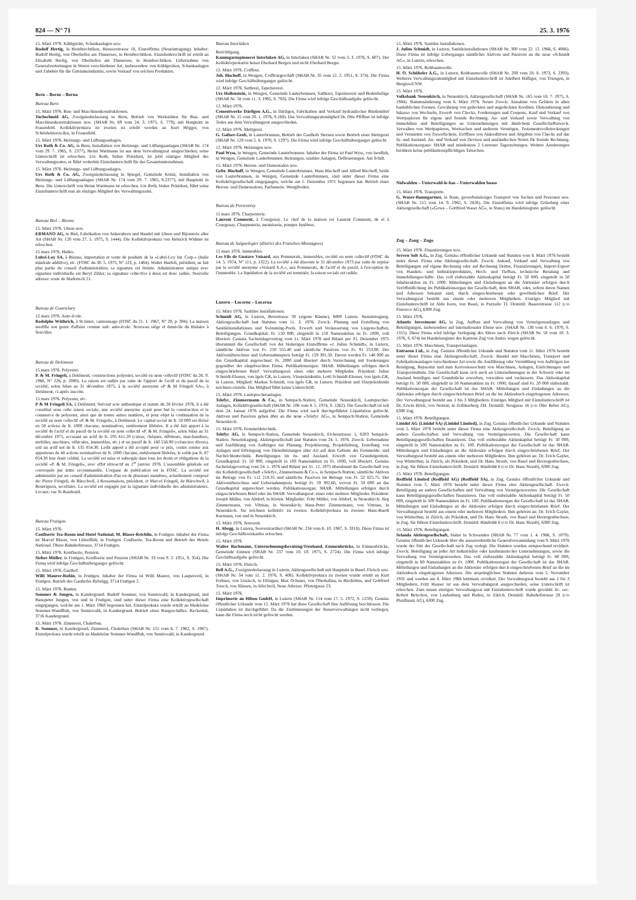824 — N° 71 25. 3. 1976
15. März 1976. Kühlgeräte, Schankanlagen usw.
Rudolf Hertig, in Hombrechtikon, Heusserstrasse 18, Einzelfirma (Neueintragung). Inhaber: Rudolf Hertig, von Oberhofen am Thunersee, in Hombrechtikon. Einzelunterschrift ist erteilt an Elisabeth Hertig, von Oberhofen am Thunersee, in Hombrechtikon. Uebernahme von Generalvertretungen in Waren verschiedener Art, insbesondere von Kühlgeräten, Schankanlagen und Zubehör für die Getränkeindustrie, sowie Verkauf von solchen Produkten.
Bern – Berne – Berna
Bureau Bern
15. März 1976. Bau- und Maschinenkonstruktionen.
Tuchschmid AG, Zweigniederlassung in Bern, Betrieb von Werkstätten für Bau- und Maschinenkonstruktionen usw. (SHAB Nr. 69 vom 24. 3. 1975, S. 779), mit Hauptsitz in Frauenfeld. Kollektivprokura zu zweien ist erteilt worden an Kurt Högger, von Schönholzerswilen, in Frauenfeld.
15. März 1976. Heizungs- und Lüftungsanlagen.
Urs Roth & Co. AG, in Bern, Installation von Heizungs- und Lüftungsanlagen (SHAB Nr. 174 vom 29. 7. 1965, S. 2377), Heinz Wartmann ist aus dem Verwaltungsrat ausgeschieden; seine Unterschrift ist erloschen. Urs Roth, bisher Präsident, ist jetzt einziges Mitglied des Verwaltungsrates; er führt weiterhin Einzelunterschrift für das Gesamtunternehmen.
15. März 1976. Heizungs- und Lüftungsanlagen.
Urs Roth & Co. AG, Zweigniederlassung in Spiegel, Gemeinde Köniz, Installation von Heizungs- und Lüftungsanlagen (SHAB Nr. 174 vom 29. 7. 1965, S.2377), mit Hauptsitz in Bern. Die Unterschrift von Heinz Wartmann ist erloschen. Urs Roth, bisher Präsident, führt seine Einzelunterschrift nun als einziges Mitglied des Verwaltungsrates.
Bureau Biel – Bienne
15. März 1976. Uhren usw.
ERMANO AG, in Biel, Fabrikation von Ankeruhren und Handel mit Uhren und Bijouterie aller Art (SHAB Nr. 120 vom 27. 5. 1975, S. 1444). Die Kollektivprokura von Heinrich Widmer ist erloschen.
15 mars 1976. Huiles.
Lubri-Loy SA, à Bienne, importation et vente de produits de la «Lubri-Loy Int. Corp.» (huile minérale additive), etc. (FOSC du 30. 5. 1975, N° 123, p. 1484). Walter Haefeli, président, ne fait plus partie du conseil d'administration; sa signature est éteinte. Administrateur unique avec signature individuelle est Beryl Zihler; sa signature collective à deux est donc radiée. Nouvelle adresse: route de Madretsch 21.
Bureau de Courtelary
12 mars 1976. Auto-école.
Rodolphe Wüthrich, à St-Imier, camionnage (FOSC du 21. 1. 1967, N° 20, p. 304). La maison modifie son genre d'affaire comme suit: auto-école. Nouveau siège et domicile du titulaire à Sonvilier.
Bureau de Delémont
15 mars 1976. Polyester.
P. & M. Fringeli, à Delémont, constructions polyester, société en nom collectif (FOSC du 26. 9. 1968, N° 226, p. 2080). La raison est radiée par suite de l'apport de l'actif et du passif de la société, selon bilan au 31 décembre 1975, à la société anonyme «P & M Fringeli SA», à Delémont, ci-après inscrite.
15 mars 1976. Polyester, etc.
P & M Fringeli SA, à Delémont. Suivant acte authentique et statuts du 28 février 1976, il a été constitué sous cette raison sociale, une société anonyme ayant pour but la construction et le commerce de polyester, ainsi que de toutes autres matières, et pour objet la continuation de la société en nom collectif «P. & M. Fringeli», à Delémont. Le capital social de fr. 50 000 est divisé en 50 actions de fr. 1000 chacune, nominatives, entièrement libérées. Il a été fait apport à la société de l'actif et du passif de la société en nom collectif «P. & M. Fringeli», selon bilan au 31 décembre 1975, accusant un actif de fr. 295 611.20 (caisse, chèques, débiteurs, marchandises, mobilier, machines, véhicules, immeubles, etc.) et un passif de fr. 160 556.90 (créanciers divers), soit un actif net de fr. 135 054.30. Ledit apport a été accepté pour ce prix, contre remise aux apporteurs de 48 actions nominatives de fr. 1000 chacune, entièrement libérées, le solde par fr. 87 054.30 leur étant crédité. La société est mise et subrogée dans tous les droits et obligations de la société «P. & M. Fringeli», avec effet rétroactif au 1<sup>er</sup> janvier 1976. L'assemblée générale est convoquée par lettre recommandée. L'organe de publication est la FOSC. La société est administrée par un conseil d'administration d'un ou de plusieurs membres, actuellement composé de: Pierre Fringeli, de Bärschwil, à Rossemaison, président, et Marcel Fringeli, de Bärschwil, à Bourrignon, secrétaire. La société est engagée par la signature individuelle des administrateurs. Locaux: rue St-Randoald.
Bureau Frutigen
15. März 1976.
Confiserie Tea-Room und Hotel National, M. Blaser-Reichlin, in Frutigen. Inhaber der Firma ist Marcel Blaser, von Lützelflüh, in Frutigen. Confiserie, Tea-Room und Betrieb des Hotels National. Obere Bahnhofstrasse, 3714 Frutigen.
15. März 1976. Konfiserie, Pension.
Sieber-Müller, in Frutigen, Konfiserie und Pension (SHAB Nr. 33 vom 9. 2. 1951, S. 354). Die Firma wird infolge Geschäftsüberganges gelöscht.
15. März 1976. Gasthof.
Willi Maurer-Rubin, in Frutigen. Inhaber der Firma ist Willi Maurer, von Lauperswil, in Frutigen. Betrieb des Gasthofes Rybrügg, 3714 Frutigen 2.
15. März 1976. Bauten.
Sommer & Jungen, in Kandergrund. Rudolf Sommer, von Sumiswald, in Kandergrund, und Hanspeter Jungen, von und in Frutigen, sind unter dieser Firma eine Kollektivgesellschaft eingegangen, welche am 1. März 1968 begonnen hat. Einzelprokura wurde erteilt an Madeleine Sommer-Wandfluh, von Sumiswald, in Kandergrund. Betrieb eines Baugeschäftes. Reckental, 3716 Kandergrund.
15. März 1976. Zimmerei, Chaletbau.
R. Sommer, in Kandergrund, Zimmerei, Chaletbau (SHAB Nr. 155 vom 6. 7. 1962, S. 1967). Einzelprokura wurde erteilt an Madeleine Sommer-Wandfluh, von Sumiswald, in Kandergrund.
Bureau Interlaken
Berichtigung.
Kammgarnspinnerei Interlaken AG, in Interlaken (SHAB Nr. 52 vom 3. 3. 1976, S. 607). Der Kollektivprokurist heisst Eberhard Bergen und nicht Eberhard Berger.
12. März 1976. Coiffeur.
Joh. Bischoff, in Wengen, Coiffeurgeschäft (SHAB Nr. 35 vom 12. 2. 1951, S. 374). Die Firma wird infolge Geschäftsüberganges gelöscht.
12. März 1976. Sattlerei, Tapeziererei.
Urs Hollenstein, in Wengen, Gemeinde Lauterbrunnen, Sattlerei, Tapeziererei und Bodenbeläge (SHAB Nr. 58 vom 11. 3. 1965, S. 763). Die Firma wird infolge Geschäftsaufgabe gelöscht.
12. März 1976.
Cementwerke Därligen A.G., in Därligen, Fabrikation und Verkauf hydraulischer Bindemittel (SHAB Nr. 15 vom 20. 1. 1976, S.168). Das Verwaltungsratsmitglied Dr. Otto Pfiffner ist infolge Todes aus dem Verwaltungsrat ausgeschieden.
12. März 1976. Metzgerei.
G. Gafner-Grob, in Lauterbrunnen, Betrieb des Gasthofs Sternen sowie Betrieb einer Metzgerei (SHAB Nr. 128 vom 5. 6. 1970, S. 1297). Die Firma wird infolge Geschäftsüberganges gelöscht.
12. März 1976. Heizungen usw.
Paul Wyss, in Wengen, Gemeinde Lauterbrunnen. Inhaber der Firma ist Paul Wyss, von Isenfluh, in Wengen, Gemeinde Lauterbrunnen. Heizungen, sanitäre Anlagen, Oelfeuerungen. Am Schilt.
15. März 1976. Herren- und Damensalon usw.
Gebr. Bischoff, in Wengen, Gemeinde Lauterbrunnen. Hans Bischoff und Alfred Bischoff, beide von Lauterbrunnen, in Wengen, Gemeinde Lauterbrunnen, sind unter dieser Firma eine Kollektivgesellschaft eingegangen, welche am 1. Dezember 1971 begonnen hat. Betrieb eines Herren- und Damensalons, Parfumerie. Wengiboden.
Bureau de Porrentruy
11 mars 1976. Charpenterie.
Laurent Comment, à Courgenay. Le chef de la maison est Laurent Comment, de et à Courgenay. Charpenterie, menuiserie, pompes funèbres.
Bureau de Saignelégier (district des Franches-Montagnes)
15 mars 1976. Immeubles.
Les Fils de Gustave Voisard, aux Pommerats, immeubles, société en nom collectif (FOSC du 14. 5. 1974, N° 111, p. 1322). La société a été dissoute le 31 décembre 1973 par suite de reprise par la société anonyme «Voisard S.A.», aux Pommerats, de l'actif et du passif, à l'exception de l'immeuble. La liquidation de la société est terminée; la raison sociale est radiée.
Luzern – Lucerne – Lucerna
15. März 1976. Sanitäre Installationen.
Schmidt AG, in Luzern, Bernstrasse 39 (eigene Räume), 6000 Luzern. Neueintragung. Aktiengesellschaft laut Statuten vom 11. 3. 1976. Zweck: Planung und Erstellung von Sanitärinstallationen und Swimming-Pools. Erwerb und Veräusserung von Liegenschaften, Beteiligungen. Grundkapital: Fr. 150 000, eingeteilt in 150 Namenaktien zu Fr. 1000, voll liberiert. Gemäss Sacheinlagevertrag vom 11. März 1976 und Bilanz per 31. Dezember 1975 übernimmt die Gesellschaft von der bisherigen Einzelfirma «J. Julius Schmidt», in Luzern, sämtliche Aktiven von Fr. 250 555.40 und sämtliche Passiven von Fr. 91 253.90. Der Aktivenüberschuss und Uebernahmepreis beträgt Fr. 159 301.50. Davon werden Fr. 148 000 an das Grundkapital angerechnet. Fr. 2000 sind liberiert durch Verrechnung mit Forderungen gegenüber der eingebrachten Firma. Publikationsorgan: SHAB. Mitteilungen erfolgen durch eingeschriebenen Brief. Verwaltungsrat: eines oder mehrere Mitglieder. Präsident: Julius Schmidt-Elsener, von Igels GR, in Luzern. Vizepräsidentin: Lotti Schmidt-Elsener, von Igels GR, in Luzern. Mitglied: Markus Schmidt, von Igels GR, in Luzern. Präsident und Vizepräsidentin zeichnen einzeln. Das Mitglied führt keine Unterschrift.
15. März 1976. Lautsprecheranlagen.
Telefyc, Zimmermann & Co., in Sempach-Station, Gemeinde Neuenkirch, Lautsprecher-Anlagen, Kollektivgesellschaft (SHAB Nr. 106 vom 8. 5. 1974, S. 1262). Die Gesellschaft ist seit dem 24. Januar 1976 aufgelöst. Die Firma wird nach durchgeführter Liquidation gelöscht. Aktiven und Passiven gehen über an die neue «Telefyc AG», in Sempach-Station, Gemeinde Neuenkirch.
15. März 1976. Fernmeldetechnik.
Telefyc AG, in Sempach-Station, Gemeinde Neuenkirch, Eichenstrasse 1, 6203 Sempach-Station. Neueintragung. Aktiengesellschaft laut Statuten vom 24. 1. 1976. Zweck: Uebernahme und Ausführung von Aufträgen zur Planung, Projektierung, Projektleitung, Erstellung von Anlagen und Erbringung von Dienstleistungen aller Art auf dem Gebiete der Fernmelde- und Nachrichtentechnik. Beteiligungen im In- und Ausland. Erwerb von Grundeigentum. Grundkapital: Fr. 50 000, eingeteilt in 100 Namenaktien zu Fr. 1000, voll liberiert. Gemäss Sacheinlagevertrag vom 24. 1. 1976 und Bilanz per 31. 12. 1975 übernimmt die Gesellschaft von der Kollektivgesellschaft «Telefyc, Zimmermann & Co.», in Sempach-Station, sämtliche Aktiven im Betrage von Fr. 112 218.35 und sämtliche Passiven im Betrage von Fr. 52 825.75. Der Aktivenüberschuss und Uebernahmepreis beträgt Fr. 59 392.60, wovon Fr. 50 000 an das Grundkapital angerechnet werden. Publikationsorgan: SHAB. Mitteilungen erfolgen durch eingeschriebenen Brief oder im SHAB. Verwaltungsrat: eines oder mehrere Mitglieder. Präsident: Joseph Müller, von Altdorf, in Kloten. Mitglieder: Fritz Müller, von Altdorf, in Neuenkirch; Jürg Zimmermann, von Vitznau, in Neuenkirch; Hans-Peter Zimmermann, von Vitznau, in Neuenkirch. Sie zeichnen kollektiv zu zweien. Kollektivprokura zu zweien: Hans-Ruedi Kurmann, von und in Neuenkirch.
15. März 1976. Souvenir.
H. Abegg, in Luzern, Souvenirartikel (SHAB Nr. 234 vom 6. 10. 1967, S. 3318). Diese Firma ist infolge Geschäftsverkaufes erloschen.
15. März 1976.
Walter Bachmann, Unternehmungsberatung/Treuhand, Emmenbrücke, in Emmenbrücke, Gemeinde Emmen (SHAB Nr. 237 vom 10. 10. 1975, S. 2724). Die Firma wird infolge Geschäftsaufgabe gelöscht.
15. März 1976. Fleisch.
Bell A.G., Zweigniederlassung in Luzern, Aktiengesellschaft mit Hauptsitz in Basel. Fleisch usw. (SHAB Nr. 34 vom 11. 2. 1976, S. 408). Kollektivprokura zu zweien wurde erteilt an Kurt Frehner, von Urnäsch, in Ettingen; Max Ochsner, von Oberhallau, in Birsfelden, und Gottfried Tresch, von Silenen, in Allschwil, Neue Adresse: Pfistergasse 23.
15. März 1976.
Imprimerie au Hibou GmbH, in Luzern (SHAB Nr. 114 vom 17. 5. 1972, S. 1259). Gemäss öffentlicher Urkunde vom 12. März 1976 hat diese Gesellschaft ihre Auflösung beschlossen. Die Liquidation ist durchgeführt. Da die Zustimmungen der Steuerverwaltungen nicht vorliegen, kann die Firma noch nicht gelöscht werden.
15. März 1976. Sanitäre Installationen.
J. Julius Schmidt, in Luzern, Sanitärinstallationen (SHAB Nr. 300 vom 22. 12. 1966, S. 4066). Diese Firma ist infolge Ueberganges sämtlicher Aktiven und Passiven an die neue «Schmidt AG», in Luzern, erloschen.
15. März 1976. Rohbaumwolle.
H. O. Schübeler A.G., in Luzern, Rohbaumwolle (SHAB Nr. 200 vom 28. 8. 1973, S. 2393). Weiteres Verwaltungsratsmitglied mit Einzelunterschrift ist Adelbert Häfliger, von Triengen, in Hergiswil NW.
15. März 1976.
Volksbank Neuenkirch, in Neuenkirch, Aktiengesellschaft (SHAB Nr. 165 vom 18. 7. 1975, S. 1984). Statutenänderung vom 6. März 1976. Neuer Zweck: Annahme von Geldern in allen banküblichen Formen. Gewährung von gedeckten und ungedeckten Krediten. Diskontierung und Inkasso von Wechseln, Erwerb von Checks, Forderungen und Coupons. Kauf und Verkauf von Wertpapieren für eigene und fremde Rechnung. An- und Verkauf sowie Verwaltung von Immobilien und Beteiligungen an Unternehmungen mit ähnlichem Gesellschaftszweck. Verwalten von Wertpapieren, Wertsachen und anderem Vermögen, Testamentsvollstreckungen und Vermieten von Tresorfächern. Eröffnen von Akkreditiven und Abgaben von Checks auf das In- und Ausland. An- und Verkauf von Devisen und ausländischen Noten für fremde Rechnung. Publikationsorgane: SHAB und mindestens 2 Luzerner Tageszeitungen. Weitere Aenderungen berühren keine publikationspflichtigen Tatsachen.
Nidwalden – Unterwald-le-bas – Unterwalden basso
15. März 1976. Transporte.
G. Waser-Baumgartner, in Stans, gewerbsmässiger Transport von Sachen und Personen usw. (SHAB Nr. 215 vom 14. 9. 1962, S. 2626). Die Einzelfirma wird infolge Gründung einer Aktiengesellschaft («Gowa – Gottfried Waser AG», in Stans) im Handelsregister gelöscht.
Zug – Zoug – Zugo
15. März 1976. Finanzierungen usw.
Serven Solt A.G., in Zug. Gemäss öffentlicher Urkunde und Statuten vom 8. März 1976 besteht unter dieser Firma eine Aktiengesellschaft. Zweck: Ankauf, Verkauf und Verwaltung von Beteiligungen auf eigene Rechnung oder auf Rechnung Dritter, Finanzierungen, Import-Export von Handels- und Industrieprodukten, Hoch- und Tiefbau, technische Beratung und Immobiliengeschäfte. Das voll einbezahlte Aktienkapital beträgt Fr. 50 000, eingeteilt in 50 Inhaberaktien zu Fr. 1000. Mitteilungen und Einladungen an die Aktionäre erfolgen durch Veröffentlichung im Publikationsorgan der Gesellschaft, dem SHAB, oder, sofern deren Namen und Adressen bekannt sind, durch eingeschriebenen oder gewöhnlichen Brief. Der Verwaltungsrat besteht aus einem oder mehreren Mitgliedern. Einziges Mitglied mit Einzelunterschrift ist Aldo Kern, von Basel, in Pazzallo TI. Domizil: Baarerstrasse 112 (c/o Finoreco AG), 6300 Zug.
15. März 1976.
Atlantic Investment AG, in Zug, Aufbau und Verwaltung von Vermögensanlagen und Beteiligungen, insbesondere auf internationaler Ebene usw. (SHAB Nr. 130 vom 8. 6. 1970, S. 1315). Diese Firma wird infolge Verlegung des Sitzes nach Zürich (SHAB Nr. 58 vom 10. 3. 1976, S. 674) im Handelsregister des Kantons Zug von Amtes wegen gelöscht.
15. März 1976. Maschinen, Transportanlagen.
Entraeon Ltd., in Zug. Gemäss öffentlicher Urkunde und Statuten vom 11. März 1976 besteht unter dieser Firma eine Aktiengesellschaft. Zweck: Handel mit Maschinen, Transport und Fabrikationsanlagen verschiedener Art sowie die Ausführung oder Vermittlung von Aufträgen zur Reinigung, Reparatur und zum Korrosionsschutz von Maschinen, Anlagen, Einrichtungen und Transportmitteln. Die Gesellschaft kann sich auch an Unternehmungen in der Schweiz oder im Ausland beteiligen und Grundstücke erwerben, verwalten und veräussern. Das Aktienkapital beträgt Fr. 50 000, eingeteilt in 50 Namenaktien zu Fr. 1000; darauf sind Fr. 20 000 einbezahlt. Publikationsorgan der Gesellschaft ist das SHAB. Mitteilungen und Einladungen an die Aktionäre erfolgen durch eingeschriebenen Brief an die im Aktienbuch eingetragenen Adressen. Der Verwaltungsrat besteht aus 1 bis 3 Mitgliedern. Einziges Mitglied mit Einzelunterschrift ist Dr. Erwin Hösli, von Netstal, in Zollikerberg ZH. Domizil: Neugasse 16 (c/o Otto Reber AG), 6300 Zug.
15. März 1976. Beteiligungen.
Linidol AG (Linidol SA) (Linidol Limited), in Zug. Gemäss öffentlicher Urkunde und Statuten vom 5. März 1976 besteht unter dieser Firma eine Aktiengesellschaft. Zweck: Beteiligung an andern Gesellschaften und Verwaltung von Vermögenswerten. Die Gesellschaft kann Beteiligungsgesellschaften finanzieren. Das voll einbezahlte Aktienkapital beträgt Fr. 50 000, eingeteilt in 500 Namenaktien zu Fr. 100. Publikationsorgan der Gesellschaft ist das SHAB. Mitteilungen und Einladungen an die Aktionäre erfolgen durch eingeschriebenen Brief. Der Verwaltungsrat besteht aus einem oder mehreren Mitgliedern. Ihm gehören an: Dr. Erich Gayler, von Winterthur, in Zürich, als Präsident, und Dr. Hans Straub, von Basel und Herzogenbuchsee, in Zug. Sie führen Einzelunterschrift. Domizil: Hänibühl 8 (c/o Dr. Hans Straub), 6300 Zug.
15. März 1976. Beteiligungen.
Redfield Limited (Redfield AG) (Redfield SA), in Zug. Gemäss öffentlicher Urkunde und Statuten vom 5. März 1976 besteht unter dieser Firma eine Aktiengesellschaft. Zweck: Beteiligung an andern Gesellschaften und Verwaltung von Vermögenswerten. Die Gesellschaft kann Beteiligungsgesellschaften finanzieren. Das voll einbezahlte Aktienkapital beträgt Fr. 50 000, eingeteilt in 500 Namenaktien zu Fr. 100. Publikationsorgan der Gesellschaft ist das SHAB. Mitteilungen und Einladungen an die Aktionäre erfolgen durch eingeschriebenen Brief. Der Verwaltungsrat besteht aus einem oder mehreren Mitgliedern. Ihm gehören an: Dr. Erich Gayler, von Winterthur, in Zürich, als Präsident, und Dr. Hans Straub, von Basel und Herzogenbuchsee, in Zug. Sie führen Einzelunterschrift. Domizil: Hänibühl 8 (c/o Dr. Hans Straub), 6300 Zug.
15. März 1976. Beteiligungen.
Selanda Aktiengesellschaft, bisher in Schwanden (SHAB Nr. 77 vom 1. 4. 1966, S. 1079). Gemäss öffentlicher Urkunde über die ausserordentliche Generalversammlung vom 9. März 1976 wurde der Sitz der Gesellschaft nach Zug verlegt. Die Statuten wurden entsprechend revidiert. Zweck: Beteiligung an jeder Art industrieller oder kaufmännischer Unternehmungen, sowie die Verwaltung von Vermögenswerten. Das voll einbezahlte Aktienkapital beträgt Fr. 60 000, eingeteilt in 60 Namenaktien zu Fr. 1000. Publikationsorgan der Gesellschaft ist das SHAB. Mitteilungen und Einladungen an die Aktionäre erfolgen durch eingeschriebenen Brief an die im Aktienbuch eingetragenen Adressen. Die ursprünglichen Statuten datieren vom 5. November 1931 und wurden am 8. März 1966 letztmals revidiert. Der Verwaltungsrat besteht aus 1 bis 3 Mitgliedern. Fritz Hauser ist aus dem Verwaltungsrat ausgeschieden; seine Unterschrift ist erloschen. Zum neuen einzigen Verwaltungsrat mit Einzelunterschrift wurde gewählt: lic. oec. Robert Betschon, von Laufenburg und Baden, in Zürich. Domizil: Bahnhofstrasse 28 (c/o Planfinanz AG), 6300 Zug.